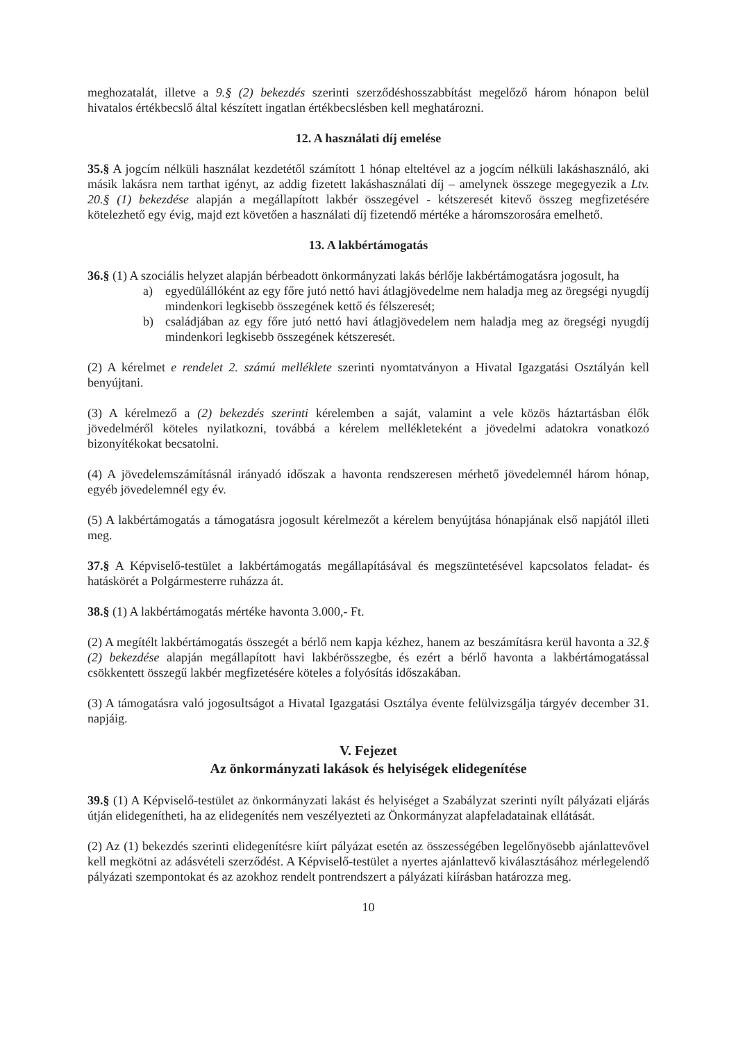meghozatalát, illetve a 9.§ (2) bekezdés szerinti szerződéshosszabbítást megelőző három hónapon belül hivatalos értékbecslő által készített ingatlan értékbecslésben kell meghatározni.
12. A használati díj emelése
35.§ A jogcím nélküli használat kezdetétől számított 1 hónap elteltével az a jogcím nélküli lakáshasználó, aki másik lakásra nem tarthat igényt, az addig fizetett lakáshasználati díj – amelynek összege megegyezik a Ltv. 20.§ (1) bekezdése alapján a megállapított lakbér összegével - kétszeresét kitevő összeg megfizetésére kötelezhető egy évig, majd ezt követően a használati díj fizetendő mértéke a háromszorosára emelhető.
13. A lakbértámogatás
36.§ (1) A szociális helyzet alapján bérbeadott önkormányzati lakás bérlője lakbértámogatásra jogosult, ha
a) egyedülállóként az egy főre jutó nettó havi átlagjövedelme nem haladja meg az öregségi nyugdíj mindenkori legkisebb összegének kettő és félszeresét;
b) családjában az egy főre jutó nettó havi átlagjövedelem nem haladja meg az öregségi nyugdíj mindenkori legkisebb összegének kétszeresét.
(2) A kérelmet e rendelet 2. számú melléklete szerinti nyomtatványon a Hivatal Igazgatási Osztályán kell benyújtani.
(3) A kérelmező a (2) bekezdés szerinti kérelemben a saját, valamint a vele közös háztartásban élők jövedelméről köteles nyilatkozni, továbbá a kérelem mellékleteként a jövedelmi adatokra vonatkozó bizonyítékokat becsatolni.
(4) A jövedelemszámításnál irányadó időszak a havonta rendszeresen mérhető jövedelemnél három hónap, egyéb jövedelemnél egy év.
(5) A lakbértámogatás a támogatásra jogosult kérelmezőt a kérelem benyújtása hónapjának első napjától illeti meg.
37.§ A Képviselő-testület a lakbértámogatás megállapításával és megszüntetésével kapcsolatos feladat- és hatáskörét a Polgármesterre ruházza át.
38.§ (1) A lakbértámogatás mértéke havonta 3.000,- Ft.
(2) A megítélt lakbértámogatás összegét a bérlő nem kapja kézhez, hanem az beszámításra kerül havonta a 32.§ (2) bekezdése alapján megállapított havi lakbérösszegbe, és ezért a bérlő havonta a lakbértámogatással csökkentett összegű lakbér megfizetésére köteles a folyósítás időszakában.
(3) A támogatásra való jogosultságot a Hivatal Igazgatási Osztálya évente felülvizsgálja tárgyév december 31. napjáig.
V. Fejezet
Az önkormányzati lakások és helyiségek elidegenítése
39.§ (1) A Képviselő-testület az önkormányzati lakást és helyiséget a Szabályzat szerinti nyílt pályázati eljárás útján elidegenítheti, ha az elidegenítés nem veszélyezteti az Önkormányzat alapfeladatainak ellátását.
(2) Az (1) bekezdés szerinti elidegenítésre kiírt pályázat esetén az összességében legelőnyösebb ajánlattevővel kell megkötni az adásvételi szerződést. A Képviselő-testület a nyertes ajánlattevő kiválasztásához mérlegelendő pályázati szempontokat és az azokhoz rendelt pontrendszert a pályázati kiírásban határozza meg.
10